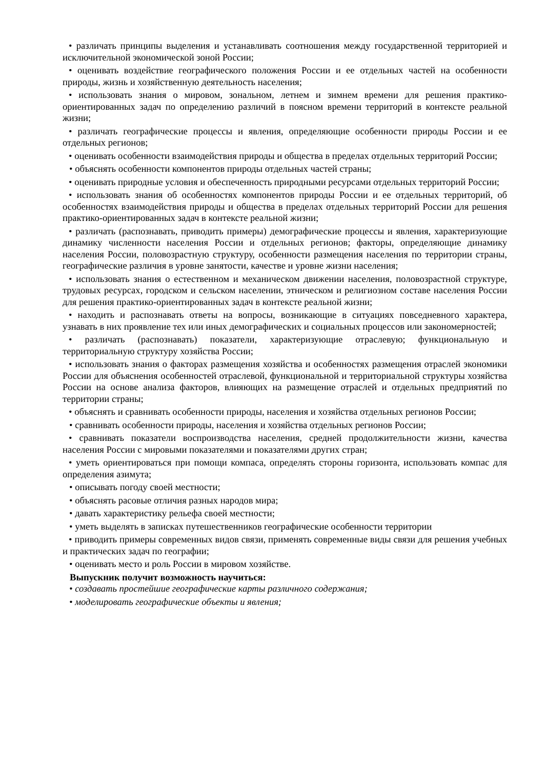• различать принципы выделения и устанавливать соотношения между государственной территорией и исключительной экономической зоной России;
• оценивать воздействие географического положения России и ее отдельных частей на особенности природы, жизнь и хозяйственную деятельность населения;
• использовать знания о мировом, зональном, летнем и зимнем времени для решения практико-ориентированных задач по определению различий в поясном времени территорий в контексте реальной жизни;
• различать географические процессы и явления, определяющие особенности природы России и ее отдельных регионов;
• оценивать особенности взаимодействия природы и общества в пределах отдельных территорий России;
• объяснять особенности компонентов природы отдельных частей страны;
• оценивать природные условия и обеспеченность природными ресурсами отдельных территорий России;
• использовать знания об особенностях компонентов природы России и ее отдельных территорий, об особенностях взаимодействия природы и общества в пределах отдельных территорий России для решения практико-ориентированных задач в контексте реальной жизни;
• различать (распознавать, приводить примеры) демографические процессы и явления, характеризующие динамику численности населения России и отдельных регионов; факторы, определяющие динамику населения России, половозрастную структуру, особенности размещения населения по территории страны, географические различия в уровне занятости, качестве и уровне жизни населения;
• использовать знания о естественном и механическом движении населения, половозрастной структуре, трудовых ресурсах, городском и сельском населении, этническом и религиозном составе населения России для решения практико-ориентированных задач в контексте реальной жизни;
• находить и распознавать ответы на вопросы, возникающие в ситуациях повседневного характера, узнавать в них проявление тех или иных демографических и социальных процессов или закономерностей;
• различать (распознавать) показатели, характеризующие отраслевую; функциональную и территориальную структуру хозяйства России;
• использовать знания о факторах размещения хозяйства и особенностях размещения отраслей экономики России для объяснения особенностей отраслевой, функциональной и территориальной структуры хозяйства России на основе анализа факторов, влияющих на размещение отраслей и отдельных предприятий по территории страны;
• объяснять и сравнивать особенности природы, населения и хозяйства отдельных регионов России;
• сравнивать особенности природы, населения и хозяйства отдельных регионов России;
• сравнивать показатели воспроизводства населения, средней продолжительности жизни, качества населения России с мировыми показателями и показателями других стран;
• уметь ориентироваться при помощи компаса, определять стороны горизонта, использовать компас для определения азимута;
• описывать погоду своей местности;
• объяснять расовые отличия разных народов мира;
• давать характеристику рельефа своей местности;
• уметь выделять в записках путешественников географические особенности территории
• приводить примеры современных видов связи, применять современные виды связи для решения учебных и практических задач по географии;
• оценивать место и роль России в мировом хозяйстве.
Выпускник получит возможность научиться:
• создавать простейшие географические карты различного содержания;
• моделировать географические объекты и явления;